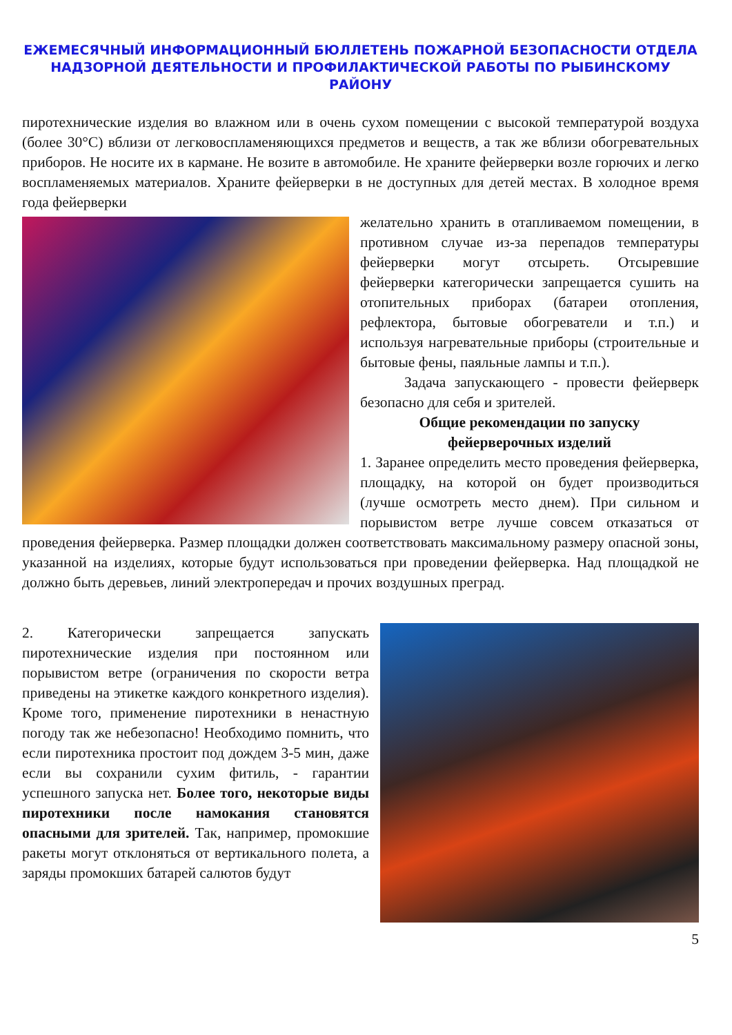ЕЖЕМЕСЯЧНЫЙ ИНФОРМАЦИОННЫЙ БЮЛЛЕТЕНЬ ПОЖАРНОЙ БЕЗОПАСНОСТИ ОТДЕЛА НАДЗОРНОЙ ДЕЯТЕЛЬНОСТИ И ПРОФИЛАКТИЧЕСКОЙ РАБОТЫ ПО РЫБИНСКОМУ РАЙОНУ
пиротехнические изделия во влажном или в очень сухом помещении с высокой температурой воздуха (более 30°С) вблизи от легковоспламеняющихся предметов и веществ, а так же вблизи обогревательных приборов. Не носите их в кармане. Не возите в автомобиле. Не храните фейерверки возле горючих и легко воспламеняемых материалов. Храните фейерверки в не доступных для детей местах. В холодное время года фейерверки
желательно хранить в отапливаемом помещении, в противном случае из-за перепадов температуры фейерверки могут отсыреть. Отсыревшие фейерверки категорически запрещается сушить на отопительных приборах (батареи отопления, рефлектора, бытовые обогреватели и т.п.) и используя нагревательные приборы (строительные и бытовые фены, паяльные лампы и т.п.).
Задача запускающего - провести фейерверк безопасно для себя и зрителей.
Общие рекомендации по запуску
фейерверочных изделий
1. Заранее определить место проведения фейерверка, площадку, на которой он будет производиться (лучше осмотреть место днем). При сильном и порывистом ветре лучше совсем отказаться от проведения фейерверка. Размер площадки должен соответствовать максимальному размеру опасной зоны, указанной на изделиях, которые будут использоваться при проведении фейерверка. Над площадкой не должно быть деревьев, линий электропередач и прочих воздушных преград.
2. Категорически запрещается запускать пиротехнические изделия при постоянном или порывистом ветре (ограничения по скорости ветра приведены на этикетке каждого конкретного изделия). Кроме того, применение пиротехники в ненастную погоду так же небезопасно! Необходимо помнить, что если пиротехника простоит под дождем 3-5 мин, даже если вы сохранили сухим фитиль, - гарантии успешного запуска нет. Более того, некоторые виды пиротехники после намокания становятся опасными для зрителей. Так, например, промокшие ракеты могут отклоняться от вертикального полета, а заряды промокших батарей салютов будут
5